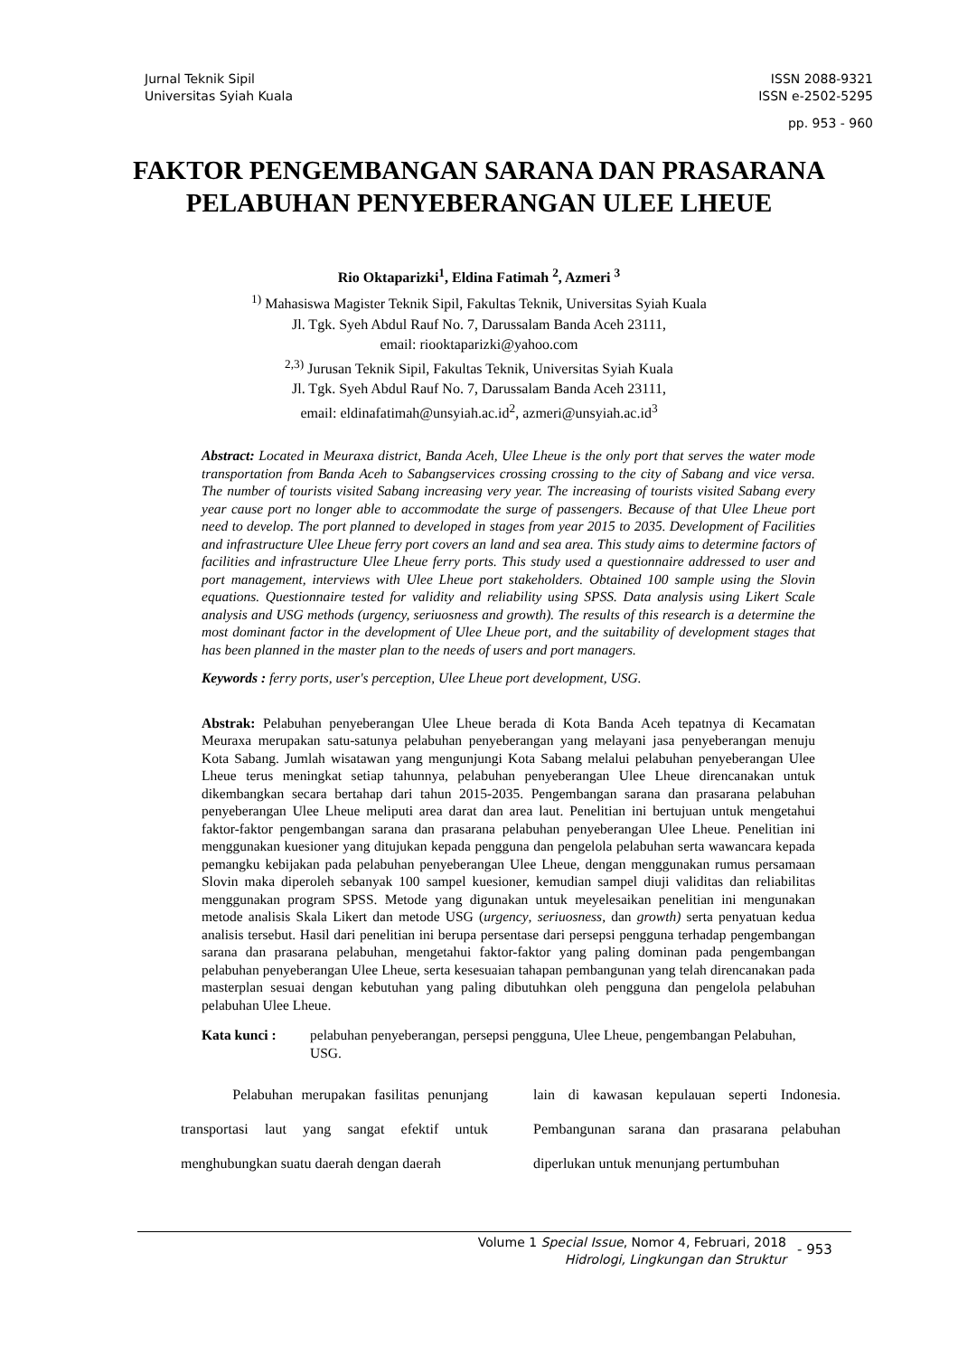Jurnal Teknik Sipil
Universitas Syiah Kuala
ISSN 2088-9321
ISSN e-2502-5295
pp. 953 - 960
FAKTOR PENGEMBANGAN SARANA DAN PRASARANA
PELABUHAN PENYEBERANGAN ULEE LHEUE
Rio Oktaparizki<sup>1</sup>, Eldina Fatimah <sup>2</sup>, Azmeri <sup>3</sup>
<sup>1)</sup> Mahasiswa Magister Teknik Sipil, Fakultas Teknik, Universitas Syiah Kuala
Jl. Tgk. Syeh Abdul Rauf No. 7, Darussalam Banda Aceh 23111,
email: riooktaparizki@yahoo.com
<sup>2,3)</sup> Jurusan Teknik Sipil, Fakultas Teknik, Universitas Syiah Kuala
Jl. Tgk. Syeh Abdul Rauf No. 7, Darussalam Banda Aceh 23111,
email: eldinafatimah@unsyiah.ac.id<sup>2</sup>, azmeri@unsyiah.ac.id<sup>3</sup>
Abstract: Located in Meuraxa district, Banda Aceh, Ulee Lheue is the only port that serves the water mode transportation from Banda Aceh to Sabangservices crossing crossing to the city of Sabang and vice versa. The number of tourists visited Sabang increasing very year. The increasing of tourists visited Sabang every year cause port no longer able to accommodate the surge of passengers. Because of that Ulee Lheue port need to develop. The port planned to developed in stages from year 2015 to 2035. Development of Facilities and infrastructure Ulee Lheue ferry port covers an land and sea area. This study aims to determine factors of facilities and infrastructure Ulee Lheue ferry ports. This study used a questionnaire addressed to user and port management, interviews with Ulee Lheue port stakeholders. Obtained 100 sample using the Slovin equations. Questionnaire tested for validity and reliability using SPSS. Data analysis using Likert Scale analysis and USG methods (urgency, seriuosness and growth). The results of this research is a determine the most dominant factor in the development of Ulee Lheue port, and the suitability of development stages that has been planned in the master plan to the needs of users and port managers.
Keywords : ferry ports, user's perception, Ulee Lheue port development, USG.
Abstrak: Pelabuhan penyeberangan Ulee Lheue berada di Kota Banda Aceh tepatnya di Kecamatan Meuraxa merupakan satu-satunya pelabuhan penyeberangan yang melayani jasa penyeberangan menuju Kota Sabang. Jumlah wisatawan yang mengunjungi Kota Sabang melalui pelabuhan penyeberangan Ulee Lheue terus meningkat setiap tahunnya, pelabuhan penyeberangan Ulee Lheue direncanakan untuk dikembangkan secara bertahap dari tahun 2015-2035. Pengembangan sarana dan prasarana pelabuhan penyeberangan Ulee Lheue meliputi area darat dan area laut. Penelitian ini bertujuan untuk mengetahui faktor-faktor pengembangan sarana dan prasarana pelabuhan penyeberangan Ulee Lheue. Penelitian ini menggunakan kuesioner yang ditujukan kepada pengguna dan pengelola pelabuhan serta wawancara kepada pemangku kebijakan pada pelabuhan penyeberangan Ulee Lheue, dengan menggunakan rumus persamaan Slovin maka diperoleh sebanyak 100 sampel kuesioner, kemudian sampel diuji validitas dan reliabilitas menggunakan program SPSS. Metode yang digunakan untuk meyelesaikan penelitian ini mengunakan metode analisis Skala Likert dan metode USG (urgency, seriuosness, dan growth) serta penyatuan kedua analisis tersebut. Hasil dari penelitian ini berupa persentase dari persepsi pengguna terhadap pengembangan sarana dan prasarana pelabuhan, mengetahui faktor-faktor yang paling dominan pada pengembangan pelabuhan penyeberangan Ulee Lheue, serta kesesuaian tahapan pembangunan yang telah direncanakan pada masterplan sesuai dengan kebutuhan yang paling dibutuhkan oleh pengguna dan pengelola pelabuhan pelabuhan Ulee Lheue.
Kata kunci : pelabuhan penyeberangan, persepsi pengguna, Ulee Lheue, pengembangan Pelabuhan, USG.
Pelabuhan merupakan fasilitas penunjang transportasi laut yang sangat efektif untuk menghubungkan suatu daerah dengan daerah
lain di kawasan kepulauan seperti Indonesia. Pembangunan sarana dan prasarana pelabuhan diperlukan untuk menunjang pertumbuhan
Volume 1 Special Issue, Nomor 4, Februari, 2018
Hidrologi, Lingkungan dan Struktur
- 953